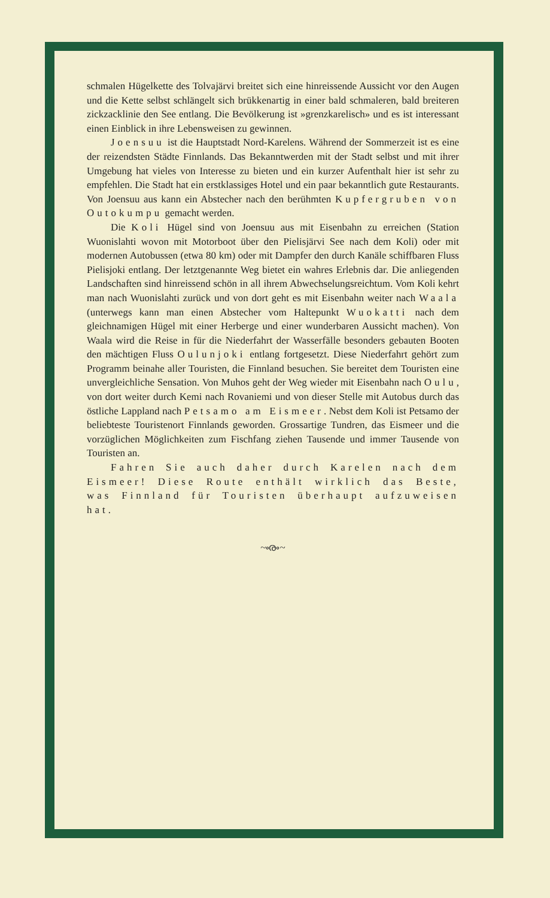schmalen Hügelkette des Tolvajärvi breitet sich eine hinreissende Aussicht vor den Augen und die Kette selbst schlängelt sich brükkenartig in einer bald schmaleren, bald breiteren zickzacklinie den See entlang. Die Bevölkerung ist »grenzkarelisch» und es ist interessant einen Einblick in ihre Lebensweisen zu gewinnen.
Joensuu ist die Hauptstadt Nord-Karelens. Während der Sommerzeit ist es eine der reizendsten Städte Finnlands. Das Bekanntwerden mit der Stadt selbst und mit ihrer Umgebung hat vieles von Interesse zu bieten und ein kurzer Aufenthalt hier ist sehr zu empfehlen. Die Stadt hat ein erstklassiges Hotel und ein paar bekanntlich gute Restaurants. Von Joensuu aus kann ein Abstecher nach den berühmten Kupfergruben von Outokumpu gemacht werden.
Die Koli Hügel sind von Joensuu aus mit Eisenbahn zu erreichen (Station Wuonislahti wovon mit Motorboot über den Pielisjärvi See nach dem Koli) oder mit modernen Autobussen (etwa 80 km) oder mit Dampfer den durch Kanäle schiffbaren Fluss Pielisjoki entlang. Der letztgenannte Weg bietet ein wahres Erlebnis dar. Die anliegenden Landschaften sind hinreissend schön in all ihrem Abwechselungsreichtum. Vom Koli kehrt man nach Wuonislahti zurück und von dort geht es mit Eisenbahn weiter nach Waala (unterwegs kann man einen Abstecher vom Haltepunkt Wuokatti nach dem gleichnamigen Hügel mit einer Herberge und einer wunderbaren Aussicht machen). Von Waala wird die Reise in für die Niederfahrt der Wasserfälle besonders gebauten Booten den mächtigen Fluss Oulunjoki entlang fortgesetzt. Diese Niederfahrt gehört zum Programm beinahe aller Touristen, die Finnland besuchen. Sie bereitet dem Touristen eine unvergleichliche Sensation. Von Muhos geht der Weg wieder mit Eisenbahn nach Oulu, von dort weiter durch Kemi nach Rovaniemi und von dieser Stelle mit Autobus durch das östliche Lappland nach Petsamo am Eismeer. Nebst dem Koli ist Petsamo der beliebteste Touristenort Finnlands geworden. Grossartige Tundren, das Eismeer und die vorzüglichen Möglichkeiten zum Fischfang ziehen Tausende und immer Tausende von Touristen an.
Fahren Sie auch daher durch Karelen nach dem Eismeer! Diese Route enthält wirklich das Beste, was Finnland für Touristen überhaupt aufzuweisen hat.
~ൟ~